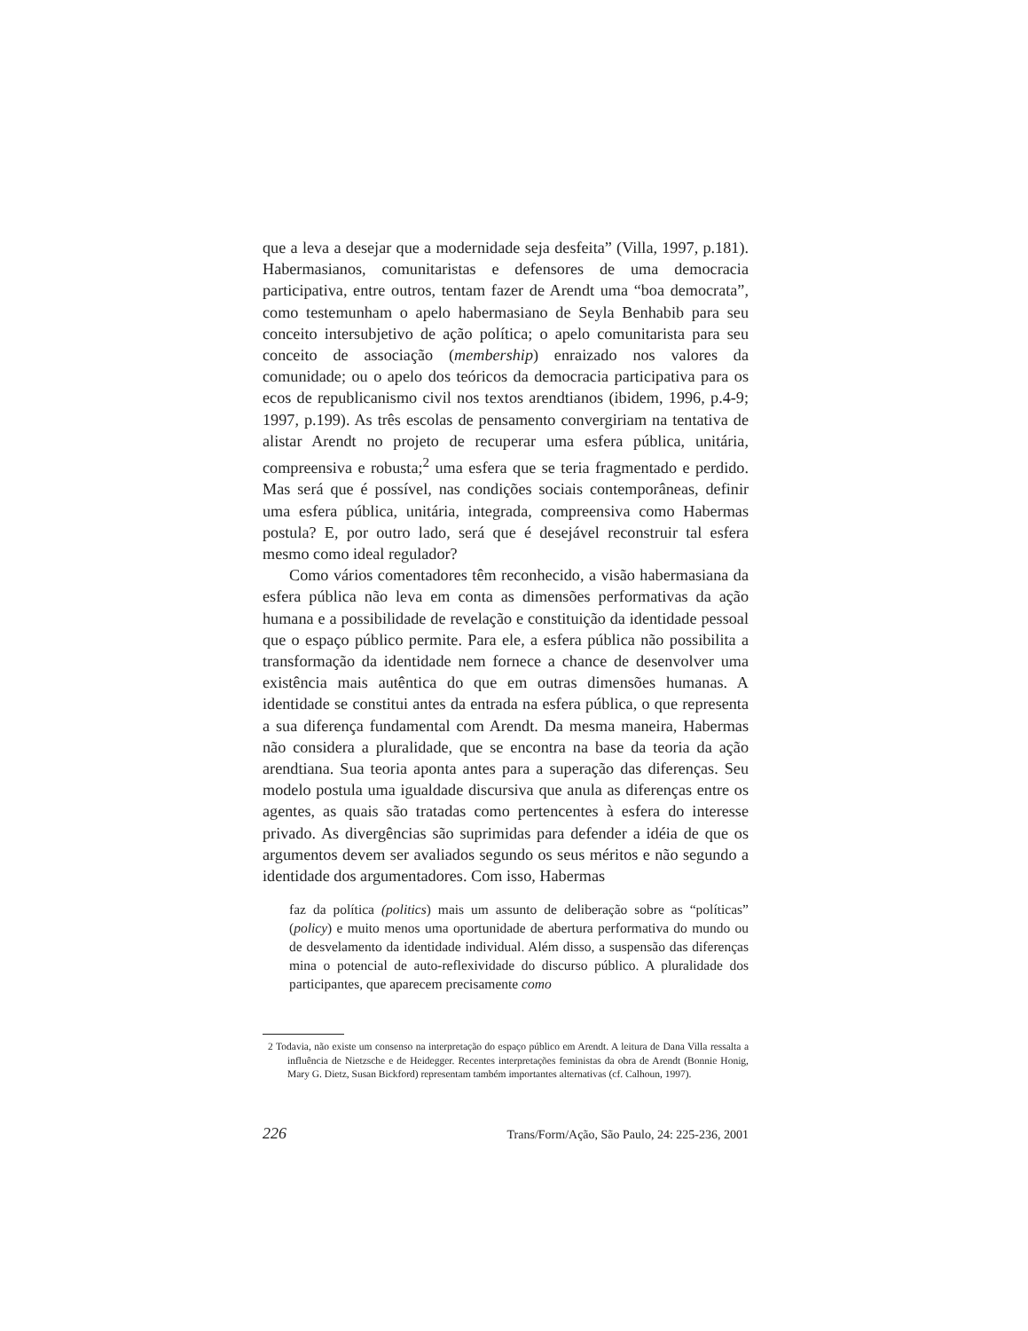que a leva a desejar que a modernidade seja desfeita” (Villa, 1997, p.181). Habermasianos, comunitaristas e defensores de uma democracia participativa, entre outros, tentam fazer de Arendt uma “boa democrata”, como testemunham o apelo habermasiano de Seyla Benhabib para seu conceito intersubjetivo de ação política; o apelo comunitarista para seu conceito de associação (membership) enraizado nos valores da comunidade; ou o apelo dos teóricos da democracia participativa para os ecos de republicanismo civil nos textos arendtianos (ibidem, 1996, p.4-9; 1997, p.199). As três escolas de pensamento convergiriam na tentativa de alistar Arendt no projeto de recuperar uma esfera pública, unitária, compreensiva e robusta;<sup>2</sup> uma esfera que se teria fragmentado e perdido. Mas será que é possível, nas condições sociais contemporâneas, definir uma esfera pública, unitária, integrada, compreensiva como Habermas postula? E, por outro lado, será que é desejável reconstruir tal esfera mesmo como ideal regulador?
Como vários comentadores têm reconhecido, a visão habermasiana da esfera pública não leva em conta as dimensões performativas da ação humana e a possibilidade de revelação e constituição da identidade pessoal que o espaço público permite. Para ele, a esfera pública não possibilita a transformação da identidade nem fornece a chance de desenvolver uma existência mais autêntica do que em outras dimensões humanas. A identidade se constitui antes da entrada na esfera pública, o que representa a sua diferença fundamental com Arendt. Da mesma maneira, Habermas não considera a pluralidade, que se encontra na base da teoria da ação arendtiana. Sua teoria aponta antes para a superação das diferenças. Seu modelo postula uma igualdade discursiva que anula as diferenças entre os agentes, as quais são tratadas como pertencentes à esfera do interesse privado. As divergências são suprimidas para defender a idéia de que os argumentos devem ser avaliados segundo os seus méritos e não segundo a identidade dos argumentadores. Com isso, Habermas
faz da política (politics) mais um assunto de deliberação sobre as “políticas” (policy) e muito menos uma oportunidade de abertura performativa do mundo ou de desvelamento da identidade individual. Além disso, a suspensão das diferenças mina o potencial de auto-reflexividade do discurso público. A pluralidade dos participantes, que aparecem precisamente como
2 Todavia, não existe um consenso na interpretação do espaço público em Arendt. A leitura de Dana Villa ressalta a influência de Nietzsche e de Heidegger. Recentes interpretações feministas da obra de Arendt (Bonnie Honig, Mary G. Dietz, Susan Bickford) representam também importantes alternativas (cf. Calhoun, 1997).
226 Trans/Form/Ação, São Paulo, 24: 225-236, 2001